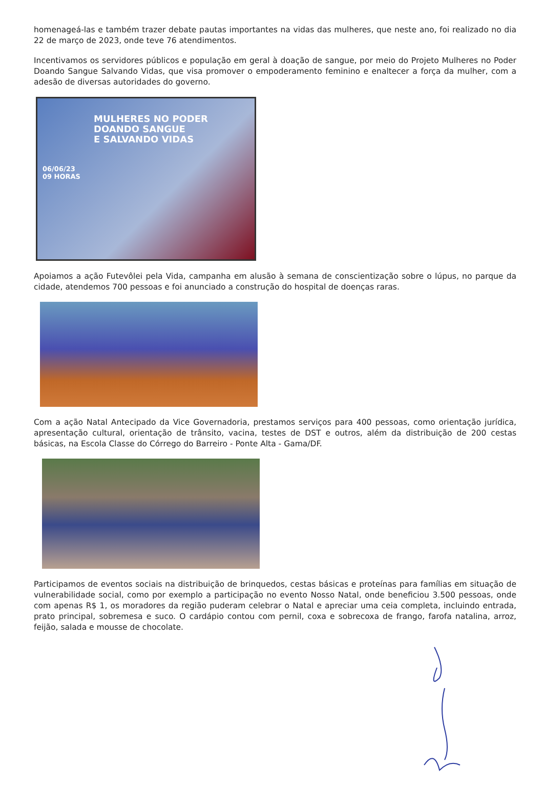homenageá-las e também trazer debate pautas importantes na vidas das mulheres, que neste ano, foi realizado no dia 22 de março de 2023, onde teve 76 atendimentos.
Incentivamos os servidores públicos e população em geral à doação de sangue, por meio do Projeto Mulheres no Poder Doando Sangue Salvando Vidas, que visa promover o empoderamento feminino e enaltecer a força da mulher, com a adesão de diversas autoridades do governo.
MULHERES NO PODER
DOANDO SANGUE
E SALVANDO VIDAS
06/06/23
09 HORAS
Apoiamos a ação Futevôlei pela Vida, campanha em alusão à semana de conscientização sobre o lúpus, no parque da cidade, atendemos 700 pessoas e foi anunciado a construção do hospital de doenças raras.
Com a ação Natal Antecipado da Vice Governadoria, prestamos serviços para 400 pessoas, como orientação jurídica, apresentação cultural, orientação de trânsito, vacina, testes de DST e outros, além da distribuição de 200 cestas básicas, na Escola Classe do Córrego do Barreiro - Ponte Alta - Gama/DF.
Participamos de eventos sociais na distribuição de brinquedos, cestas básicas e proteínas para famílias em situação de vulnerabilidade social, como por exemplo a participação no evento Nosso Natal, onde beneficiou 3.500 pessoas, onde com apenas R$ 1, os moradores da região puderam celebrar o Natal e apreciar uma ceia completa, incluindo entrada, prato principal, sobremesa e suco. O cardápio contou com pernil, coxa e sobrecoxa de frango, farofa natalina, arroz, feijão, salada e mousse de chocolate.